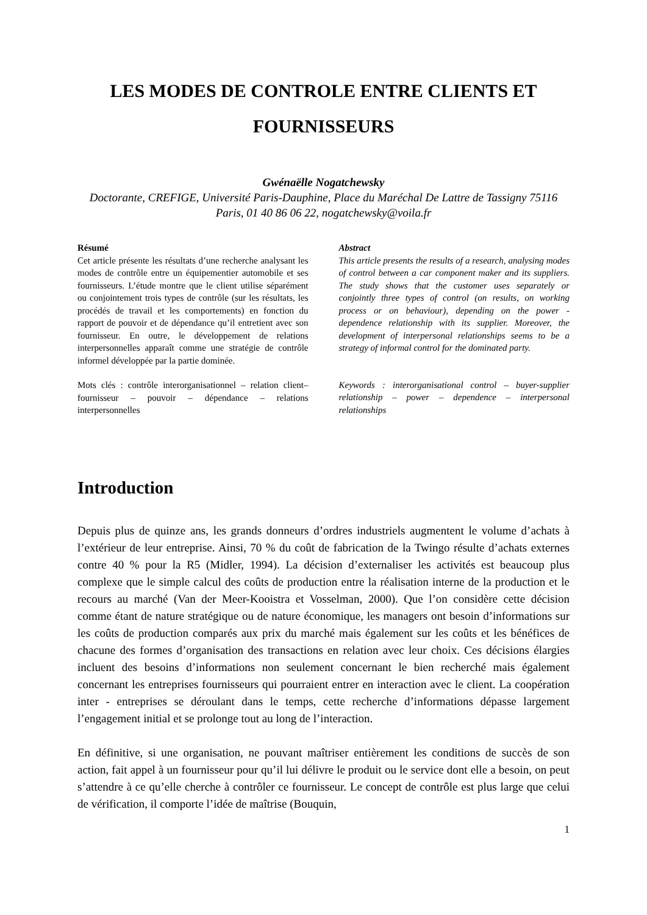LES MODES DE CONTROLE ENTRE CLIENTS ET
FOURNISSEURS
Gwénaëlle Nogatchewsky
Doctorante, CREFIGE, Université Paris-Dauphine, Place du Maréchal De Lattre de Tassigny 75116 Paris, 01 40 86 06 22, nogatchewsky@voila.fr
Résumé
Cet article présente les résultats d’une recherche analysant les modes de contrôle entre un équipementier automobile et ses fournisseurs. L’étude montre que le client utilise séparément ou conjointement trois types de contrôle (sur les résultats, les procédés de travail et les comportements) en fonction du rapport de pouvoir et de dépendance qu’il entretient avec son fournisseur. En outre, le développement de relations interpersonnelles apparaît comme une stratégie de contrôle informel développée par la partie dominée.
Mots clés : contrôle interorganisationnel – relation client–fournisseur – pouvoir – dépendance – relations interpersonnelles
Abstract
This article presents the results of a research, analysing modes of control between a car component maker and its suppliers. The study shows that the customer uses separately or conjointly three types of control (on results, on working process or on behaviour), depending on the power - dependence relationship with its supplier. Moreover, the development of interpersonal relationships seems to be a strategy of informal control for the dominated party.
Keywords : interorganisational control – buyer-supplier relationship – power – dependence – interpersonal relationships
Introduction
Depuis plus de quinze ans, les grands donneurs d’ordres industriels augmentent le volume d’achats à l’extérieur de leur entreprise. Ainsi, 70 % du coût de fabrication de la Twingo résulte d’achats externes contre 40 % pour la R5 (Midler, 1994). La décision d’externaliser les activités est beaucoup plus complexe que le simple calcul des coûts de production entre la réalisation interne de la production et le recours au marché (Van der Meer-Kooistra et Vosselman, 2000). Que l’on considère cette décision comme étant de nature stratégique ou de nature économique, les managers ont besoin d’informations sur les coûts de production comparés aux prix du marché mais également sur les coûts et les bénéfices de chacune des formes d’organisation des transactions en relation avec leur choix. Ces décisions élargies incluent des besoins d’informations non seulement concernant le bien recherché mais également concernant les entreprises fournisseurs qui pourraient entrer en interaction avec le client. La coopération inter - entreprises se déroulant dans le temps, cette recherche d’informations dépasse largement l’engagement initial et se prolonge tout au long de l’interaction.
En définitive, si une organisation, ne pouvant maîtriser entièrement les conditions de succès de son action, fait appel à un fournisseur pour qu’il lui délivre le produit ou le service dont elle a besoin, on peut s’attendre à ce qu’elle cherche à contrôler ce fournisseur. Le concept de contrôle est plus large que celui de vérification, il comporte l’idée de maîtrise (Bouquin,
1